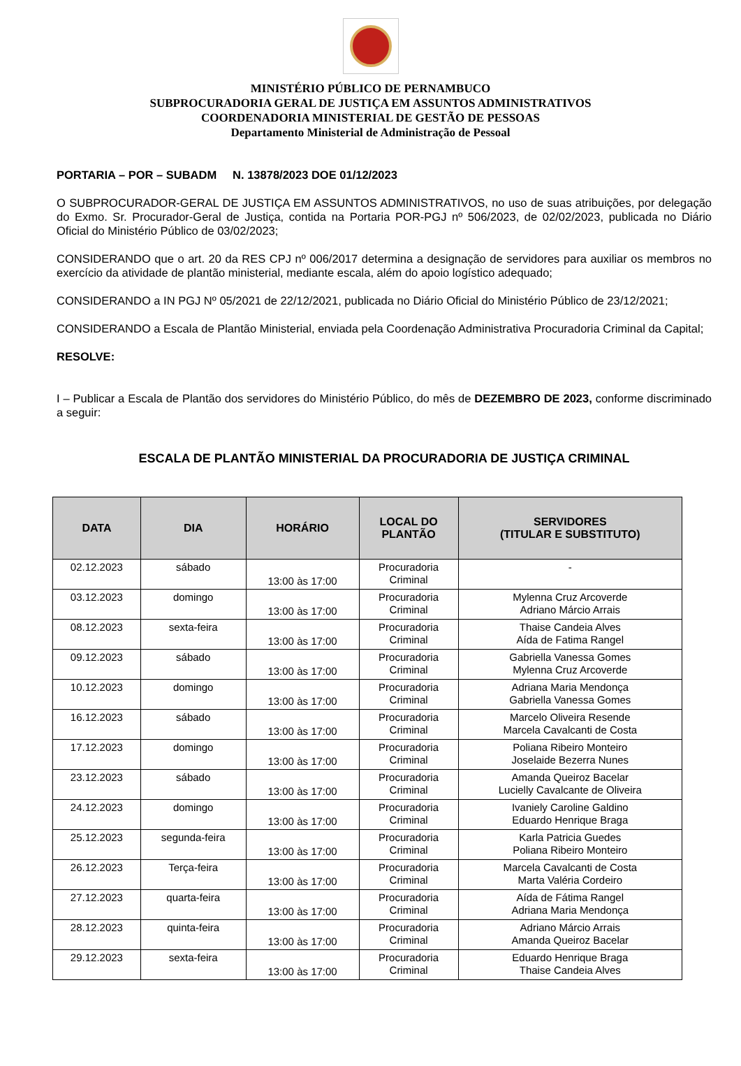MINISTÉRIO PÚBLICO DE PERNAMBUCO
SUBPROCURADORIA GERAL DE JUSTIÇA EM ASSUNTOS ADMINISTRATIVOS
COORDENADORIA MINISTERIAL DE GESTÃO DE PESSOAS
Departamento Ministerial de Administração de Pessoal
PORTARIA – POR – SUBADM N. 13878/2023 DOE 01/12/2023
O SUBPROCURADOR-GERAL DE JUSTIÇA EM ASSUNTOS ADMINISTRATIVOS, no uso de suas atribuições, por delegação do Exmo. Sr. Procurador-Geral de Justiça, contida na Portaria POR-PGJ nº 506/2023, de 02/02/2023, publicada no Diário Oficial do Ministério Público de 03/02/2023;
CONSIDERANDO que o art. 20 da RES CPJ nº 006/2017 determina a designação de servidores para auxiliar os membros no exercício da atividade de plantão ministerial, mediante escala, além do apoio logístico adequado;
CONSIDERANDO a IN PGJ Nº 05/2021 de 22/12/2021, publicada no Diário Oficial do Ministério Público de 23/12/2021;
CONSIDERANDO a Escala de Plantão Ministerial, enviada pela Coordenação Administrativa Procuradoria Criminal da Capital;
RESOLVE:
I – Publicar a Escala de Plantão dos servidores do Ministério Público, do mês de DEZEMBRO DE 2023, conforme discriminado a seguir:
ESCALA DE PLANTÃO MINISTERIAL DA PROCURADORIA DE JUSTIÇA CRIMINAL
| DATA | DIA | HORÁRIO | LOCAL DO PLANTÃO | SERVIDORES (TITULAR E SUBSTITUTO) |
| --- | --- | --- | --- | --- |
| 02.12.2023 | sábado | 13:00 às 17:00 | Procuradoria Criminal | - |
| 03.12.2023 | domingo | 13:00 às 17:00 | Procuradoria Criminal | Mylenna Cruz Arcoverde Adriano Márcio Arrais |
| 08.12.2023 | sexta-feira | 13:00 às 17:00 | Procuradoria Criminal | Thaise Candeia Alves Aída de Fatima Rangel |
| 09.12.2023 | sábado | 13:00 às 17:00 | Procuradoria Criminal | Gabriella Vanessa Gomes Mylenna Cruz Arcoverde |
| 10.12.2023 | domingo | 13:00 às 17:00 | Procuradoria Criminal | Adriana Maria Mendonça Gabriella Vanessa Gomes |
| 16.12.2023 | sábado | 13:00 às 17:00 | Procuradoria Criminal | Marcelo Oliveira Resende Marcela Cavalcanti de Costa |
| 17.12.2023 | domingo | 13:00 às 17:00 | Procuradoria Criminal | Poliana Ribeiro Monteiro Joselaide Bezerra Nunes |
| 23.12.2023 | sábado | 13:00 às 17:00 | Procuradoria Criminal | Amanda Queiroz Bacelar Lucielly Cavalcante de Oliveira |
| 24.12.2023 | domingo | 13:00 às 17:00 | Procuradoria Criminal | Ivaniely Caroline Galdino Eduardo Henrique Braga |
| 25.12.2023 | segunda-feira | 13:00 às 17:00 | Procuradoria Criminal | Karla Patricia Guedes Poliana Ribeiro Monteiro |
| 26.12.2023 | Terça-feira | 13:00 às 17:00 | Procuradoria Criminal | Marcela Cavalcanti de Costa Marta Valéria Cordeiro |
| 27.12.2023 | quarta-feira | 13:00 às 17:00 | Procuradoria Criminal | Aída de Fátima Rangel Adriana Maria Mendonça |
| 28.12.2023 | quinta-feira | 13:00 às 17:00 | Procuradoria Criminal | Adriano Márcio Arrais Amanda Queiroz Bacelar |
| 29.12.2023 | sexta-feira | 13:00 às 17:00 | Procuradoria Criminal | Eduardo Henrique Braga Thaise Candeia Alves |